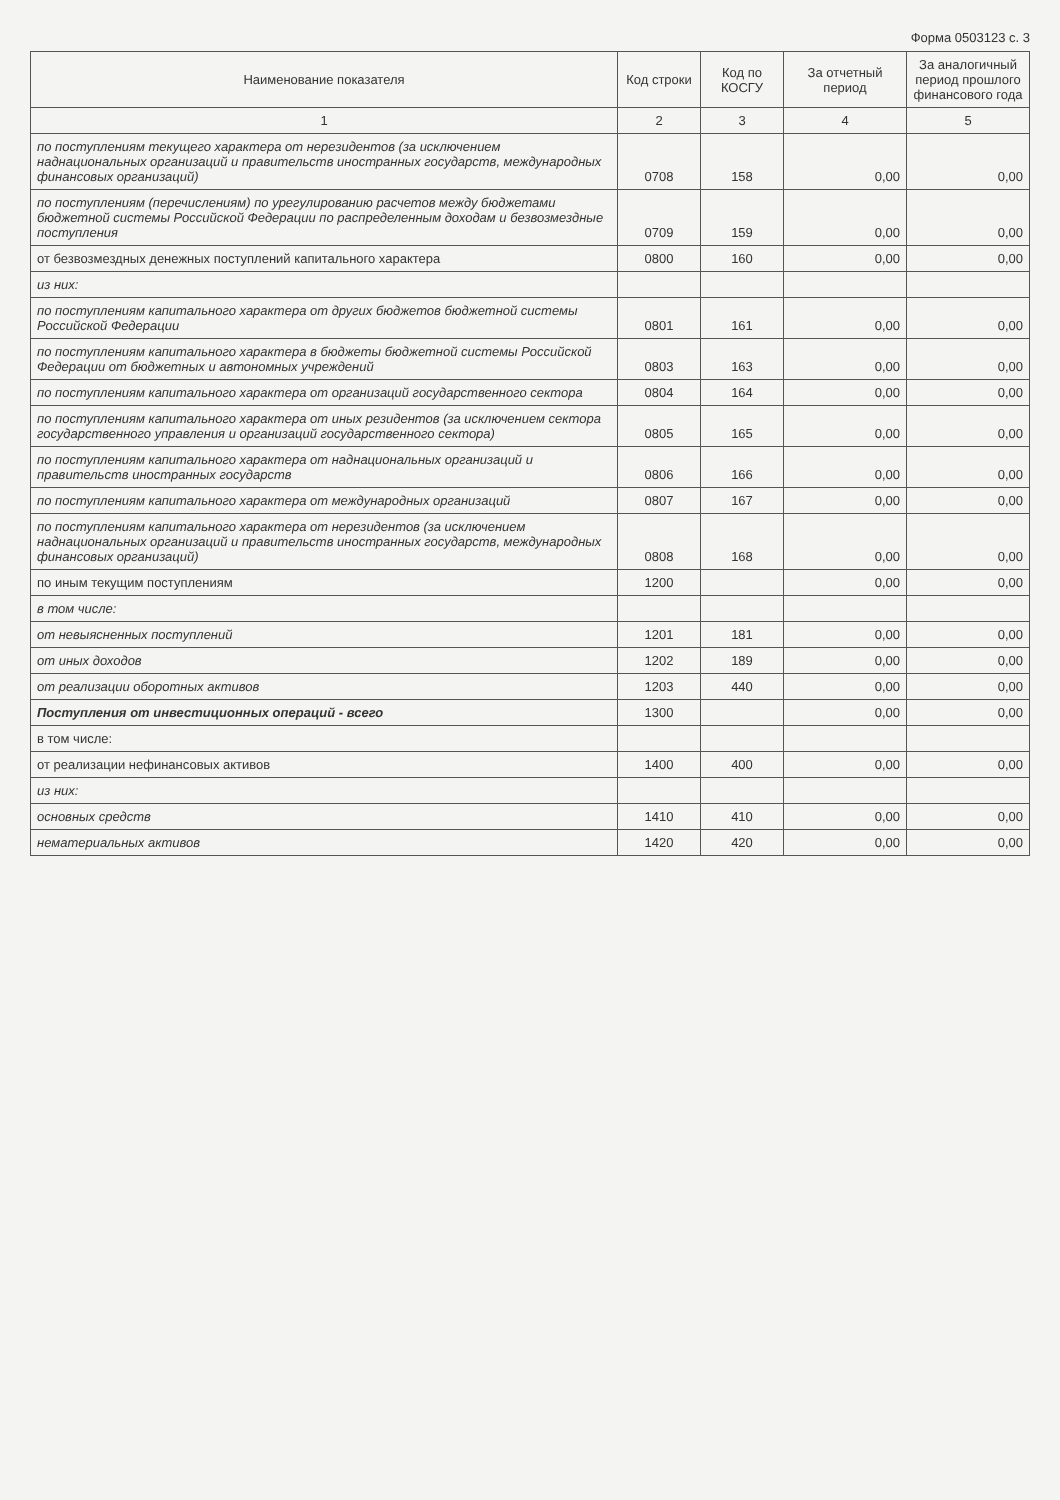Форма 0503123 с. 3
| Наименование показателя | Код строки | Код по КОСГУ | За отчетный период | За аналогичный период прошлого финансового года |
| --- | --- | --- | --- | --- |
| 1 | 2 | 3 | 4 | 5 |
| по поступлениям текущего характера от нерезидентов (за исключением наднациональных организаций и правительств иностранных государств, международных финансовых организаций) | 0708 | 158 | 0,00 | 0,00 |
| по поступлениям (перечислениям) по урегулированию расчетов между бюджетами бюджетной системы Российской Федерации по распределенным доходам и безвозмездные поступления | 0709 | 159 | 0,00 | 0,00 |
| от безвозмездных денежных поступлений капитального характера | 0800 | 160 | 0,00 | 0,00 |
| из них: | | | | |
| по поступлениям капитального характера от других бюджетов бюджетной системы Российской Федерации | 0801 | 161 | 0,00 | 0,00 |
| по поступлениям капитального характера в бюджеты бюджетной системы Российской Федерации от бюджетных и автономных учреждений | 0803 | 163 | 0,00 | 0,00 |
| по поступлениям капитального характера от организаций государственного сектора | 0804 | 164 | 0,00 | 0,00 |
| по поступлениям капитального характера от иных резидентов (за исключением сектора государственного управления и организаций государственного сектора) | 0805 | 165 | 0,00 | 0,00 |
| по поступлениям капитального характера от наднациональных организаций и правительств иностранных государств | 0806 | 166 | 0,00 | 0,00 |
| по поступлениям капитального характера от международных организаций | 0807 | 167 | 0,00 | 0,00 |
| по поступлениям капитального характера от нерезидентов (за исключением наднациональных организаций и правительств иностранных государств, международных финансовых организаций) | 0808 | 168 | 0,00 | 0,00 |
| по иным текущим поступлениям | 1200 | | 0,00 | 0,00 |
| в том числе: | | | | |
| от невыясненных поступлений | 1201 | 181 | 0,00 | 0,00 |
| от иных доходов | 1202 | 189 | 0,00 | 0,00 |
| от реализации оборотных активов | 1203 | 440 | 0,00 | 0,00 |
| Поступления от инвестиционных операций - всего | 1300 | | 0,00 | 0,00 |
| в том числе: | | | | |
| от реализации нефинансовых активов | 1400 | 400 | 0,00 | 0,00 |
| из них: | | | | |
| основных средств | 1410 | 410 | 0,00 | 0,00 |
| нематериальных активов | 1420 | 420 | 0,00 | 0,00 |